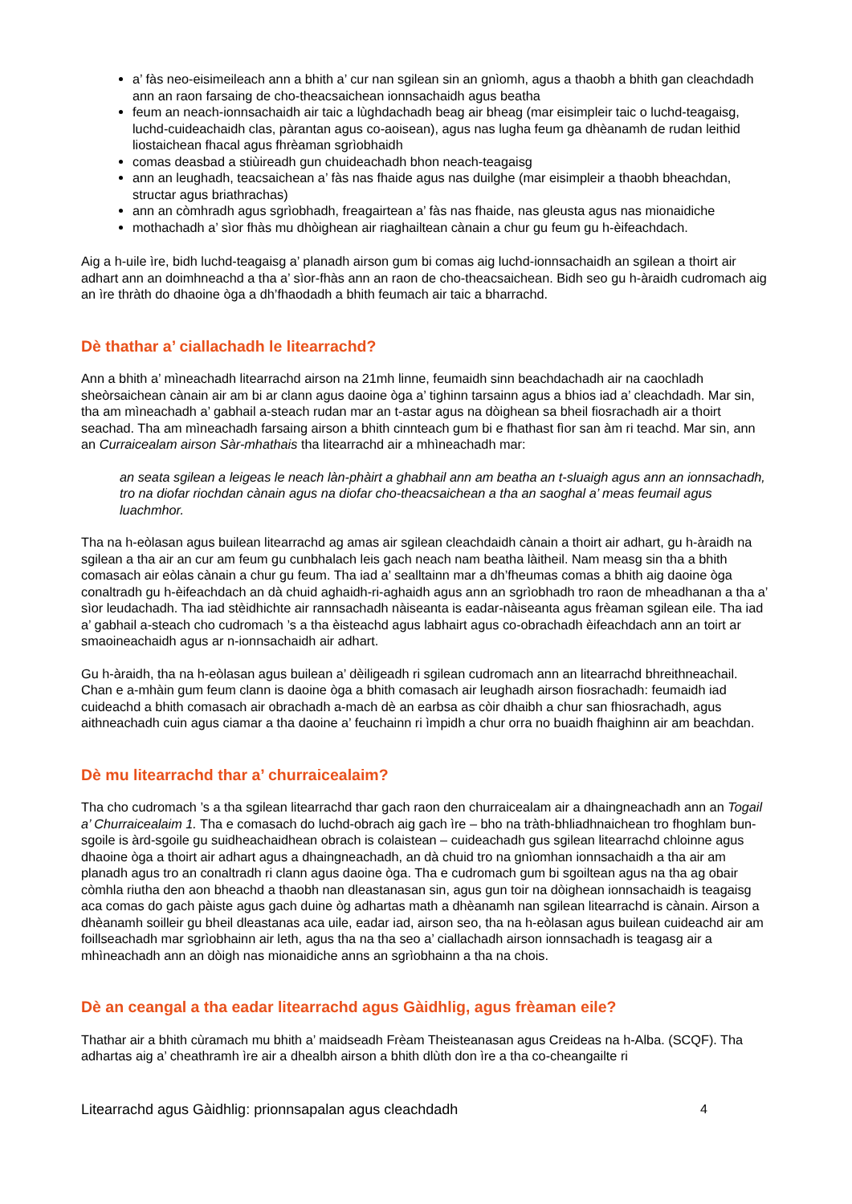a’ fàs neo-eisimeileach ann a bhith a’ cur nan sgilean sin an gnìomh, agus a thaobh a bhith gan cleachdadh ann an raon farsaing de cho-theacsaichean ionnsachaidh agus beatha
feum an neach-ionnsachaidh air taic a lùghdachadh beag air bheag (mar eisimpleir taic o luchd-teagaisg, luchd-cuideachaidh clas, pàrantan agus co-aoisean), agus nas lugha feum ga dhèanamh de rudan leithid liostaichean fhacal agus fhrèaman sgrìobhaidh
comas deasbad a stiùireadh gun chuideachadh bhon neach-teagaisg
ann an leughadh, teacsaichean a’ fàs nas fhaide agus nas duilghe (mar eisimpleir a thaobh bheachdan, structar agus briathrachas)
ann an còmhradh agus sgrìobhadh, freagairtean a’ fàs nas fhaide, nas gleusta agus nas mionaidiche
mothachadh a’ sìor fhàs mu dhòighean air riaghailtean cànain a chur gu feum gu h-èifeachdach.
Aig a h-uile ìre, bidh luchd-teagaisg a’ planadh airson gum bi comas aig luchd-ionnsachaidh an sgilean a thoirt air adhart ann an doimhneachd a tha a’ sìor-fhàs ann an raon de cho-theacsaichean. Bidh seo gu h-àraidh cudromach aig an ìre thràth do dhaoine òga a dh’fhaodadh a bhith feumach air taic a bharrachd.
Dè thathar a’ ciallachadh le litearrachd?
Ann a bhith a’ mìneachadh litearrachd airson na 21mh linne, feumaidh sinn beachdachadh air na caochladh sheòrsaichean cànain air am bi ar clann agus daoine òga a’ tighinn tarsainn agus a bhios iad a’ cleachdadh. Mar sin, tha am mìneachadh a’ gabhail a-steach rudan mar an t-astar agus na dòighean sa bheil fiosrachadh air a thoirt seachad. Tha am mìneachadh farsaing airson a bhith cinnteach gum bi e fhathast fìor san àm ri teachd. Mar sin, ann an Curraicealam airson Sàr-mhathais tha litearrachd air a mhìneachadh mar:
an seata sgilean a leigeas le neach làn-phàirt a ghabhail ann am beatha an t-sluaigh agus ann an ionnsachadh, tro na diofar riochdan cànain agus na diofar cho-theacsaichean a tha an saoghal a’ meas feumail agus luachmhor.
Tha na h-eòlasan agus builean litearrachd ag amas air sgilean cleachdaidh cànain a thoirt air adhart, gu h-àraidh na sgilean a tha air an cur am feum gu cunbhalach leis gach neach nam beatha làitheil. Nam measg sin tha a bhith comasach air eòlas cànain a chur gu feum. Tha iad a’ sealltainn mar a dh’fheumas comas a bhith aig daoine òga conaltradh gu h-èifeachdach an dà chuid aghaidh-ri-aghaidh agus ann an sgrìobhadh tro raon de mheadhanan a tha a’ sìor leudachadh. Tha iad stèidhichte air rannsachadh nàiseanta is eadar-nàiseanta agus frèaman sgilean eile. Tha iad a’ gabhail a-steach cho cudromach ’s a tha èisteachd agus labhairt agus co-obrachadh èifeachdach ann an toirt ar smaoineachaidh agus ar n-ionnsachaidh air adhart.
Gu h-àraidh, tha na h-eòlasan agus builean a’ dèiligeadh ri sgilean cudromach ann an litearrachd bhreithneachail. Chan e a-mhàin gum feum clann is daoine òga a bhith comasach air leughadh airson fiosrachadh: feumaidh iad cuideachd a bhith comasach air obrachadh a-mach dè an earbsa as còir dhaibh a chur san fhiosrachadh, agus aithneachadh cuin agus ciamar a tha daoine a’ feuchainn ri ìmpidh a chur orra no buaidh fhaighinn air am beachdan.
Dè mu litearrachd thar a’ churraicealaim?
Tha cho cudromach ’s a tha sgilean litearrachd thar gach raon den churraicealam air a dhaingneachadh ann an Togail a’ Churraicealaim 1. Tha e comasach do luchd-obrach aig gach ìre – bho na tràth-bhliadhnaichean tro fhoghlam bun-sgoile is àrd-sgoile gu suidheachaidhean obrach is colaistean – cuideachadh gus sgilean litearrachd chloinne agus dhaoine òga a thoirt air adhart agus a dhaingneachadh, an dà chuid tro na gnìomhan ionnsachaidh a tha air am planadh agus tro an conaltradh ri clann agus daoine òga. Tha e cudromach gum bi sgoiltean agus na tha ag obair còmhla riutha den aon bheachd a thaobh nan dleastanasan sin, agus gun toir na dòighean ionnsachaidh is teagaisg aca comas do gach pàiste agus gach duine òg adhartas math a dhèanamh nan sgilean litearrachd is cànain. Airson a dhèanamh soilleir gu bheil dleastanas aca uile, eadar iad, airson seo, tha na h-eòlasan agus builean cuideachd air am foillseachadh mar sgrìobhainn air leth, agus tha na tha seo a’ ciallachadh airson ionnsachadh is teagasg air a mhìneachadh ann an dòigh nas mionaidiche anns an sgrìobhainn a tha na chois.
Dè an ceangal a tha eadar litearrachd agus Gàidhlig, agus frèaman eile?
Thathar air a bhith cùramach mu bhith a’ maidseadh Frèam Theisteanasan agus Creideas na h-Alba. (SCQF). Tha adhartas aig a’ cheathramh ìre air a dhealbh airson a bhith dlùth don ìre a tha co-cheangailte ri
Litearrachd agus Gàidhlig: prionnsapalan agus cleachdadh 4